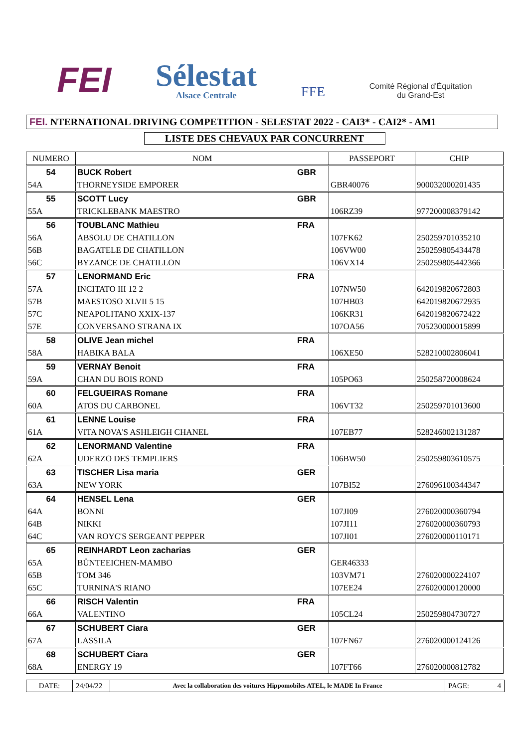FEI
Sélestat
Alsace Centrale
FFE
Comité Régional d'Équitation
du Grand-Est
FEI. NTERNATIONAL DRIVING COMPETITION - SELESTAT 2022 - CAI3* - CAI2* - AM1
LISTE DES CHEVAUX PAR CONCURRENT
| NUMERO | NOM | | PASSEPORT | CHIP |
| --- | --- | --- | --- | --- |
| 54 | BUCK Robert | GBR | | |
| 54A | THORNEYSIDE EMPORER | | GBR40076 | 900032000201435 |
| 55 | SCOTT Lucy | GBR | | |
| 55A | TRICKLEBANK MAESTRO | | 106RZ39 | 977200008379142 |
| 56 | TOUBLANC Mathieu | FRA | | |
| 56A | ABSOLU DE CHATILLON | | 107FK62 | 250259701035210 |
| 56B | BAGATELE DE CHATILLON | | 106VW00 | 250259805434478 |
| 56C | BYZANCE DE CHATILLON | | 106VX14 | 250259805442366 |
| 57 | LENORMAND Eric | FRA | | |
| 57A | INCITATO III 12 2 | | 107NW50 | 642019820672803 |
| 57B | MAESTOSO XLVII 5 15 | | 107HB03 | 642019820672935 |
| 57C | NEAPOLITANO XXIX-137 | | 106KR31 | 642019820672422 |
| 57E | CONVERSANO STRANA IX | | 107OA56 | 705230000015899 |
| 58 | OLIVE Jean michel | FRA | | |
| 58A | HABIKA BALA | | 106XE50 | 528210002806041 |
| 59 | VERNAY Benoit | FRA | | |
| 59A | CHAN DU BOIS ROND | | 105PO63 | 250258720008624 |
| 60 | FELGUEIRAS Romane | FRA | | |
| 60A | ATOS DU CARBONEL | | 106VT32 | 250259701013600 |
| 61 | LENNE Louise | FRA | | |
| 61A | VITA NOVA'S ASHLEIGH CHANEL | | 107EB77 | 528246002131287 |
| 62 | LENORMAND Valentine | FRA | | |
| 62A | UDERZO DES TEMPLIERS | | 106BW50 | 250259803610575 |
| 63 | TISCHER Lisa maria | GER | | |
| 63A | NEW YORK | | 107BI52 | 276096100344347 |
| 64 | HENSEL Lena | GER | | |
| 64A | BONNI | | 107JI09 | 276020000360794 |
| 64B | NIKKI | | 107JI11 | 276020000360793 |
| 64C | VAN ROYC'S SERGEANT PEPPER | | 107JI01 | 276020000110171 |
| 65 | REINHARDT Leon zacharias | GER | | |
| 65A | BÜNTEEICHEN-MAMBO | | GER46333 | |
| 65B | TOM 346 | | 103VM71 | 276020000224107 |
| 65C | TURNINA'S RIANO | | 107EE24 | 276020000120000 |
| 66 | RISCH Valentin | FRA | | |
| 66A | VALENTINO | | 105CL24 | 250259804730727 |
| 67 | SCHUBERT Ciara | GER | | |
| 67A | LASSILA | | 107FN67 | 276020000124126 |
| 68 | SCHUBERT Ciara | GER | | |
| 68A | ENERGY 19 | | 107FT66 | 276020000812782 |
DATE: 24/04/22
Avec la collaboration des voitures Hippomobiles ATEL, le MADE In France
PAGE: 4